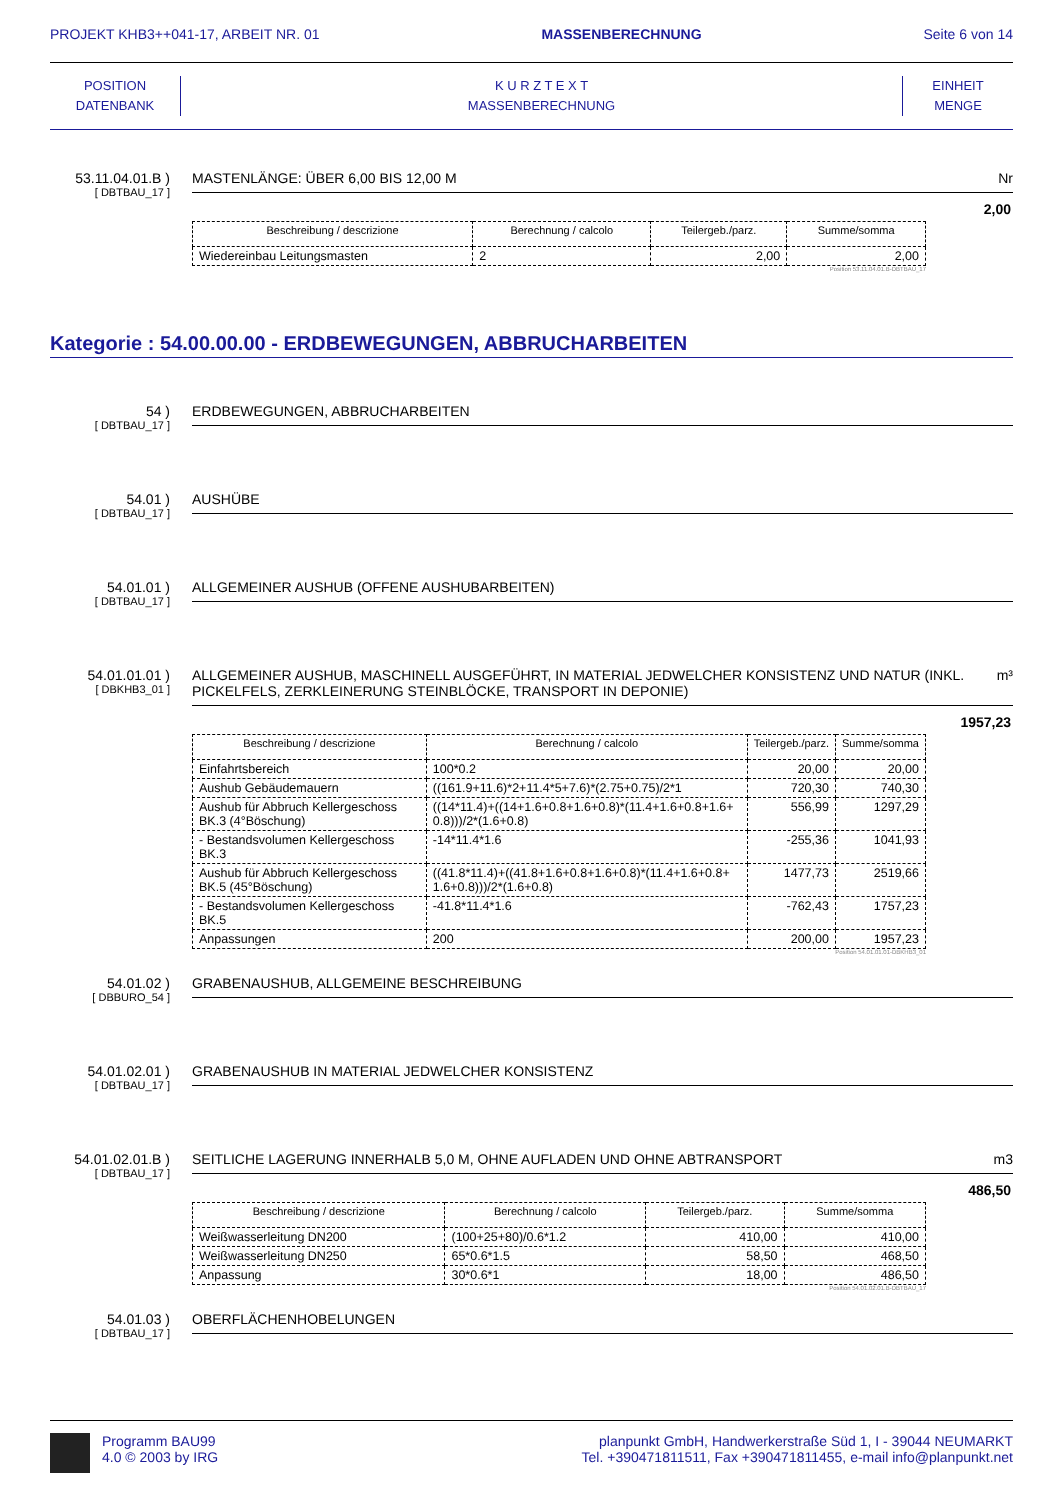PROJEKT KHB3++041-17, ARBEIT NR. 01 MASSENBERECHNUNG Seite 6 von 14
POSITION
DATENBANK
K U R Z T E X T
MASSENBERECHNUNG
EINHEIT
MENGE
53.11.04.01.B )
[ DBTBAU_17 ]
MASTENLÄNGE: ÜBER 6,00 BIS 12,00 M Nr
2,00
| Beschreibung / descrizione | Berechnung / calcolo | Teilergeb./parz. | Summe/somma |
| --- | --- | --- | --- |
| Wiedereinbau Leitungsmasten | 2 | 2,00 | 2,00 |
Position 53.11.04.01.B-DBTBAU_17
Kategorie : 54.00.00.00 - ERDBEWEGUNGEN, ABBRUCHARBEITEN
54 )
[ DBTBAU_17 ]
ERDBEWEGUNGEN, ABBRUCHARBEITEN
54.01 )
[ DBTBAU_17 ]
AUSHÜBE
54.01.01 )
[ DBTBAU_17 ]
ALLGEMEINER AUSHUB (OFFENE AUSHUBARBEITEN)
54.01.01.01 )
[ DBKHB3_01 ]
ALLGEMEINER AUSHUB, MASCHINELL AUSGEFÜHRT, IN MATERIAL JEDWELCHER KONSISTENZ UND NATUR (INKL. PICKELFELS, ZERKLEINERUNG STEINBLÖCKE, TRANSPORT IN DEPONIE) m³
1957,23
| Beschreibung / descrizione | Berechnung / calcolo | Teilergeb./parz. | Summe/somma |
| --- | --- | --- | --- |
| Einfahrtsbereich | 100*0.2 | 20,00 | 20,00 |
| Aushub Gebäudemauern | ((161.9+11.6)*2+11.4*5+7.6)*(2.75+0.75)/2*1 | 720,30 | 740,30 |
| Aushub für Abbruch Kellergeschoss BK.3 (4°Böschung) | ((14*11.4)+((14+1.6+0.8+1.6+0.8)*(11.4+1.6+0.8+1.6+ 0.8)))/2*(1.6+0.8) | 556,99 | 1297,29 |
| - Bestandsvolumen Kellergeschoss BK.3 | -14*11.4*1.6 | -255,36 | 1041,93 |
| Aushub für Abbruch Kellergeschoss BK.5 (45°Böschung) | ((41.8*11.4)+((41.8+1.6+0.8+1.6+0.8)*(11.4+1.6+0.8+ 1.6+0.8)))/2*(1.6+0.8) | 1477,73 | 2519,66 |
| - Bestandsvolumen Kellergeschoss BK.5 | -41.8*11.4*1.6 | -762,43 | 1757,23 |
| Anpassungen | 200 | 200,00 | 1957,23 |
Position 54.01.01.01-DBKHB3_01
54.01.02 )
[ DBBURO_54 ]
GRABENAUSHUB, ALLGEMEINE BESCHREIBUNG
54.01.02.01 )
[ DBTBAU_17 ]
GRABENAUSHUB IN MATERIAL JEDWELCHER KONSISTENZ
54.01.02.01.B )
[ DBTBAU_17 ]
SEITLICHE LAGERUNG INNERHALB 5,0 M, OHNE AUFLADEN UND OHNE ABTRANSPORT m3
486,50
| Beschreibung / descrizione | Berechnung / calcolo | Teilergeb./parz. | Summe/somma |
| --- | --- | --- | --- |
| Weißwasserleitung DN200 | (100+25+80)/0.6*1.2 | 410,00 | 410,00 |
| Weißwasserleitung DN250 | 65*0.6*1.5 | 58,50 | 468,50 |
| Anpassung | 30*0.6*1 | 18,00 | 486,50 |
Position 54.01.02.01.B-DBTBAU_17
54.01.03 )
[ DBTBAU_17 ]
OBERFLÄCHENHOBELUNGEN
Programm BAU99
4.0 © 2003 by IRG
planpunkt GmbH, Handwerkerstraße Süd 1, I - 39044 NEUMARKT
Tel. +390471811511, Fax +390471811455, e-mail info@planpunkt.net